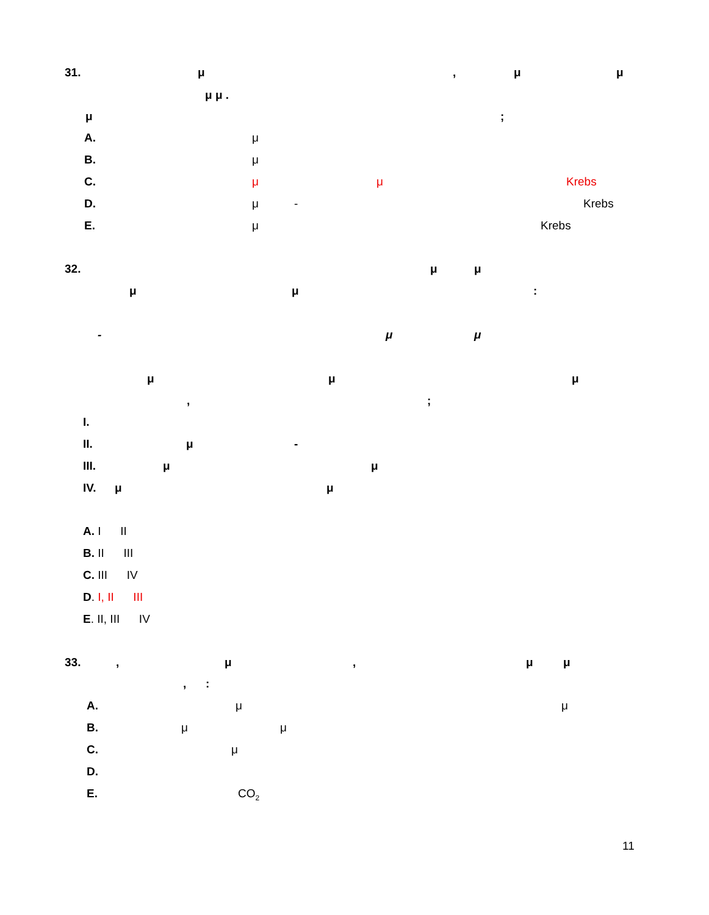31. μ , μ μ
μ μ .
μ ;
A. μ
B. μ
C. μ μ Krebs
D. μ - Krebs
E. μ Krebs
32. μ μ
μ μ :
- μ μ
μ μ μ
, ;
I.
II. μ -
III. μ μ
IV. μ μ
A. I II
B. II III
C. III IV
D. I, II III
E. II, III IV
33. , μ , μ μ
, :
A. μ μ
B. μ μ
C. μ
D.
E. CO<sub>2</sub>
11